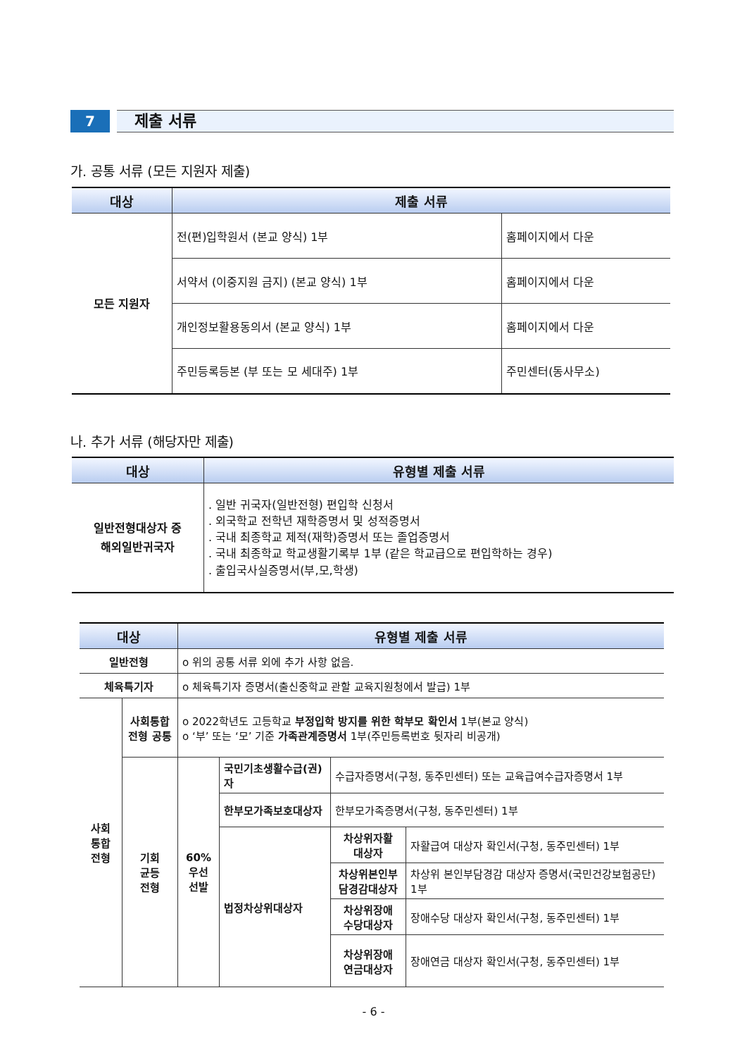7
제출 서류
가. 공통 서류 (모든 지원자 제출)
| 대상 | 제출 서류 | |
| --- | --- | --- |
| 모든 지원자 | 전(편)입학원서 (본교 양식) 1부 | 홈페이지에서 다운 |
| | 서약서 (이중지원 금지) (본교 양식) 1부 | 홈페이지에서 다운 |
| | 개인정보활용동의서 (본교 양식) 1부 | 홈페이지에서 다운 |
| | 주민등록등본 (부 또는 모 세대주) 1부 | 주민센터(동사무소) |
나. 추가 서류 (해당자만 제출)
| 대상 | 유형별 제출 서류 |
| --- | --- |
| 일반전형대상자 중 해외일반귀국자 | . 일반 귀국자(일반전형) 편입학 신청서 . 외국학교 전학년 재학증명서 및 성적증명서 . 국내 최종학교 제적(재학)증명서 또는 졸업증명서 . 국내 최종학교 학교생활기록부 1부 (같은 학교급으로 편입학하는 경우) . 출입국사실증명서(부,모,학생) |
| 대상 | | 유형별 제출 서류 | | | |
| --- | --- | --- | --- | --- | --- |
| 일반전형 | | o 위의 공통 서류 외에 추가 사항 없음. | | | |
| 체육특기자 | | o 체육특기자 증명서(출신중학교 관할 교육지원청에서 발급) 1부 | | | |
| 사회 통합 전형 | 사회통합 전형 공통 | o 2022학년도 고등학교 부정입학 방지를 위한 학부모 확인서 1부(본교 양식) o ‘부’ 또는 ‘모’ 기준 가족관계증명서 1부(주민등록번호 뒷자리 비공개) | | | |
| | 기회 균등 전형 | 60% 우선 선발 | 국민기초생활수급(권)자 | 수급자증명서(구청, 동주민센터) 또는 교육급여수급자증명서 1부 | |
| | | | 한부모가족보호대상자 | 한부모가족증명서(구청, 동주민센터) 1부 | |
| | | | 법정차상위대상자 | 차상위자활 대상자 | 자활급여 대상자 확인서(구청, 동주민센터) 1부 |
| | | | | 차상위본인부 담경감대상자 | 차상위 본인부담경감 대상자 증명서(국민건강보험공단) 1부 |
| | | | | 차상위장애 수당대상자 | 장애수당 대상자 확인서(구청, 동주민센터) 1부 |
| | | | | 차상위장애 연금대상자 | 장애연금 대상자 확인서(구청, 동주민센터) 1부 |
- 6 -